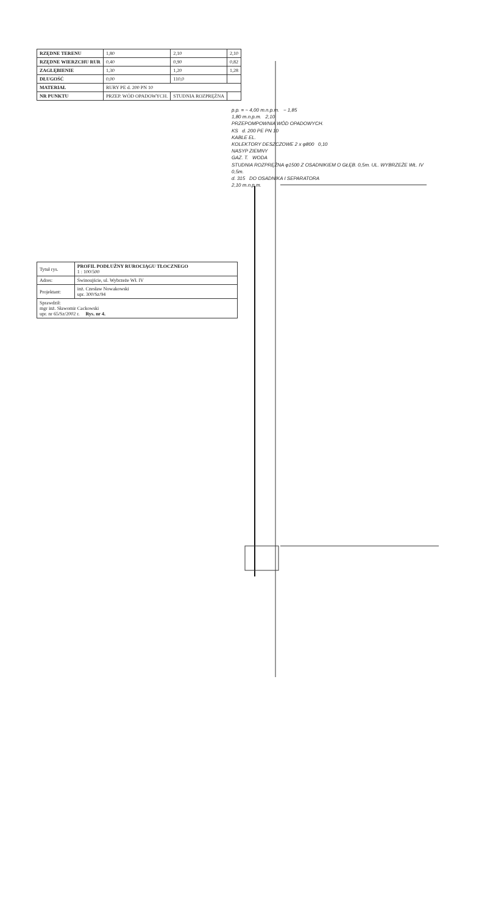| RZĘDNE TERENU | 1,80 | 2,10 | 2,10 |
| RZĘDNE WIERZCHU RUR | 0,40 | 0,90 | 0,82 |
| ZAGŁĘBIENIE | 1,30 | 1,20 | 1,28 |
| DŁUGOŚĆ | 0,00 | 110,0 | |
| MATERIAŁ | RURY PE d. 200 PN 10 | | |
| NR PUNKTU | PRZEP. WÓD OPADOWYCH. | STUDNIA ROZPRĘŻNA | |
p.p. = ~ 4,00 m.n.p.m. − 1,85
1,80 m.n.p.m. 2,10
PRZEPOMPOWNIA WÓD OPADOWYCH.
KS d. 200 PE PN 10
KABLE EL.
KOLEKTORY DESZCZOWE 2 x φ800 0,10
NASYP ZIEMNY
GAZ. T. WODA
STUDNIA ROZPRĘŻNA φ1500 Z OSADNIKIEM O GŁĘB. 0,5m. UL. WYBRZEŻE WŁ. IV
0,5m.
d. 315 DO OSADNIKA I SEPARATORA
2,10 m.n.p.m.
| Tytuł rys. | PROFIL PODŁUŻNY RUROCIĄGU TŁOCZNEGO 1 : 100/500 |
| Adres: | Świnoujście, ul. Wybrzeże Wł. IV |
| Projektant: | inż. Czesław Nowakowski upr. 300/Sz/94 |
| Sprawdził: mgr inż. Sławomir Cackowski upr. nr 65/Sz/2002 r. Rys. nr 4. | |